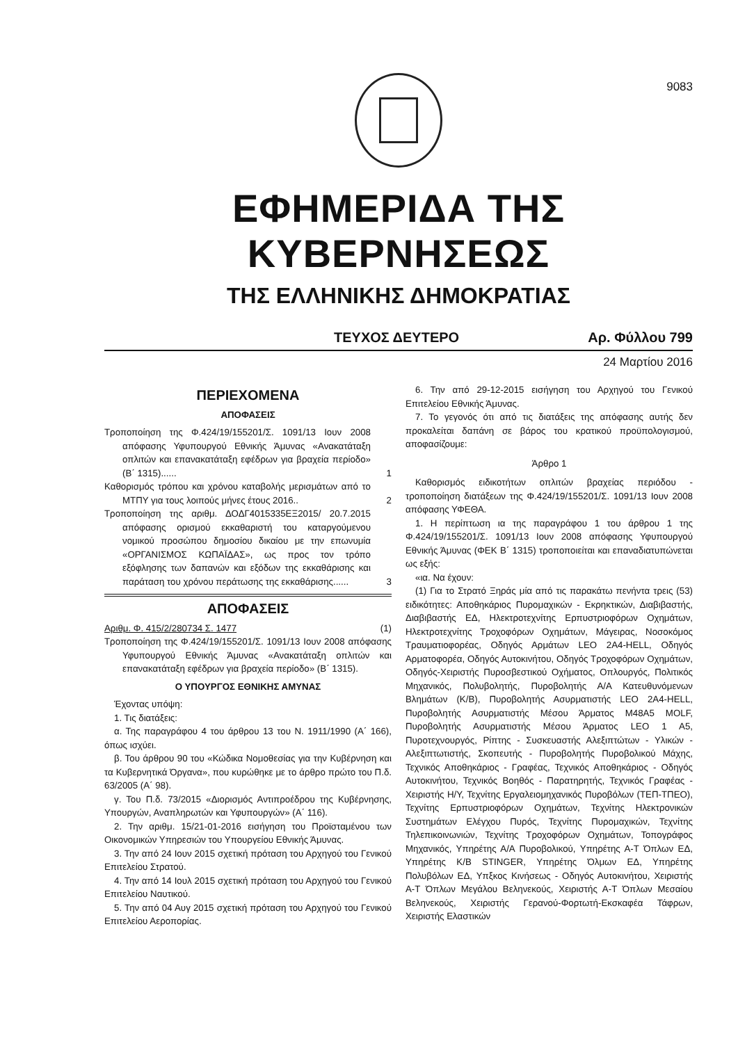9083
ΕΦΗΜΕΡΙΔΑ ΤΗΣ ΚΥΒΕΡΝΗΣΕΩΣ
ΤΗΣ ΕΛΛΗΝΙΚΗΣ ΔΗΜΟΚΡΑΤΙΑΣ
ΤΕΥΧΟΣ ΔΕΥΤΕΡΟ Αρ. Φύλλου 799
24 Μαρτίου 2016
ΠΕΡΙΕΧΟΜΕΝΑ
ΑΠΟΦΑΣΕΙΣ
Τροποποίηση της Φ.424/19/155201/Σ. 1091/13 Ιουν 2008 απόφασης Υφυπουργού Εθνικής Άμυνας «Ανακατάταξη οπλιτών και επανακατάταξη εφέδρων για βραχεία περίοδο» (Β΄ 1315)...... 1
Καθορισμός τρόπου και χρόνου καταβολής μερισμάτων από το ΜΤΠΥ για τους λοιπούς μήνες έτους 2016.. 2
Τροποποίηση της αριθμ. ΔΟΔΓ4015335ΕΞ2015/ 20.7.2015 απόφασης ορισμού εκκαθαριστή του καταργούμενου νομικού προσώπου δημοσίου δικαίου με την επωνυμία «ΟΡΓΑΝΙΣΜΟΣ ΚΩΠΑΪΔΑΣ», ως προς τον τρόπο εξόφλησης των δαπανών και εξόδων της εκκαθάρισης και παράταση του χρόνου περάτωσης της εκκαθάρισης...... 3
ΑΠΟΦΑΣΕΙΣ
Αριθμ. Φ. 415/2/280734 Σ. 1477 (1)
Τροποποίηση της Φ.424/19/155201/Σ. 1091/13 Ιουν 2008 απόφασης Υφυπουργού Εθνικής Άμυνας «Ανακατάταξη οπλιτών και επανακατάταξη εφέδρων για βραχεία περίοδο» (Β΄ 1315).
Ο ΥΠΟΥΡΓΟΣ ΕΘΝΙΚΗΣ ΑΜΥΝΑΣ
Έχοντας υπόψη:
1. Τις διατάξεις:
α. Της παραγράφου 4 του άρθρου 13 του Ν. 1911/1990 (Α΄ 166), όπως ισχύει.
β. Του άρθρου 90 του «Κώδικα Νομοθεσίας για την Κυβέρνηση και τα Κυβερνητικά Όργανα», που κυρώθηκε με το άρθρο πρώτο του Π.δ. 63/2005 (Α΄ 98).
γ. Του Π.δ. 73/2015 «Διορισμός Αντιπροέδρου της Κυβέρνησης, Υπουργών, Αναπληρωτών και Υφυπουργών» (Α΄ 116).
2. Την αριθμ. 15/21-01-2016 εισήγηση του Προϊσταμένου των Οικονομικών Υπηρεσιών του Υπουργείου Εθνικής Άμυνας.
3. Την από 24 Ιουν 2015 σχετική πρόταση του Αρχηγού του Γενικού Επιτελείου Στρατού.
4. Την από 14 Ιουλ 2015 σχετική πρόταση του Αρχηγού του Γενικού Επιτελείου Ναυτικού.
5. Την από 04 Αυγ 2015 σχετική πρόταση του Αρχηγού του Γενικού Επιτελείου Αεροπορίας.
6. Την από 29-12-2015 εισήγηση του Αρχηγού του Γενικού Επιτελείου Εθνικής Άμυνας.
7. Το γεγονός ότι από τις διατάξεις της απόφασης αυτής δεν προκαλείται δαπάνη σε βάρος του κρατικού προϋπολογισμού, αποφασίζουμε:
Άρθρο 1
Καθορισμός ειδικοτήτων οπλιτών βραχείας περιόδου - τροποποίηση διατάξεων της Φ.424/19/155201/Σ. 1091/13 Ιουν 2008 απόφασης ΥΦΕΘΑ.
1. Η περίπτωση ια της παραγράφου 1 του άρθρου 1 της Φ.424/19/155201/Σ. 1091/13 Ιουν 2008 απόφασης Υφυπουργού Εθνικής Άμυνας (ΦΕΚ Β΄ 1315) τροποποιείται και επαναδιατυπώνεται ως εξής:
«ια. Να έχουν:
(1) Για το Στρατό Ξηράς μία από τις παρακάτω πενήντα τρεις (53) ειδικότητες: Αποθηκάριος Πυρομαχικών - Εκρηκτικών, Διαβιβαστής, Διαβιβαστής ΕΔ, Ηλεκτροτεχνίτης Ερπυστριοφόρων Οχημάτων, Ηλεκτροτεχνίτης Τροχοφόρων Οχημάτων, Μάγειρας, Νοσοκόμος Τραυματιοφορέας, Οδηγός Αρμάτων LEO 2A4-HELL, Οδηγός Αρματοφορέα, Οδηγός Αυτοκινήτου, Οδηγός Τροχοφόρων Οχημάτων, Οδηγός-Χειριστής Πυροσβεστικού Οχήματος, Οπλουργός, Πολιτικός Μηχανικός, Πολυβολητής, Πυροβολητής Α/Α Κατευθυνόμενων Βλημάτων (Κ/Β), Πυροβολητής Ασυρματιστής LEO 2A4-HELL, Πυροβολητής Ασυρματιστής Μέσου Άρματος M48A5 MOLF, Πυροβολητής Ασυρματιστής Μέσου Άρματος LEO 1 A5, Πυροτεχνουργός, Ρίπτης - Συσκευαστής Αλεξιπτώτων - Υλικών - Αλεξιπτωτιστής, Σκοπευτής - Πυροβολητής Πυροβολικού Μάχης, Τεχνικός Αποθηκάριος - Γραφέας, Τεχνικός Αποθηκάριος - Οδηγός Αυτοκινήτου, Τεχνικός Βοηθός - Παρατηρητής, Τεχνικός Γραφέας - Χειριστής Η/Υ, Τεχνίτης Εργαλειομηχανικός Πυροβόλων (ΤΕΠ-ΤΠΕΟ), Τεχνίτης Ερπυστριοφόρων Οχημάτων, Τεχνίτης Ηλεκτρονικών Συστημάτων Ελέγχου Πυρός, Τεχνίτης Πυρομαχικών, Τεχνίτης Τηλεπικοινωνιών, Τεχνίτης Τροχοφόρων Οχημάτων, Τοπογράφος Μηχανικός, Υπηρέτης Α/Α Πυροβολικού, Υπηρέτης Α-Τ Όπλων ΕΔ, Υπηρέτης Κ/Β STINGER, Υπηρέτης Όλμων ΕΔ, Υπηρέτης Πολυβόλων ΕΔ, Υπξκος Κινήσεως - Οδηγός Αυτοκινήτου, Χειριστής Α-Τ Όπλων Μεγάλου Βεληνεκούς, Χειριστής Α-Τ Όπλων Μεσαίου Βεληνεκούς, Χειριστής Γερανού-Φορτωτή-Εκσκαφέα Τάφρων, Χειριστής Ελαστικών